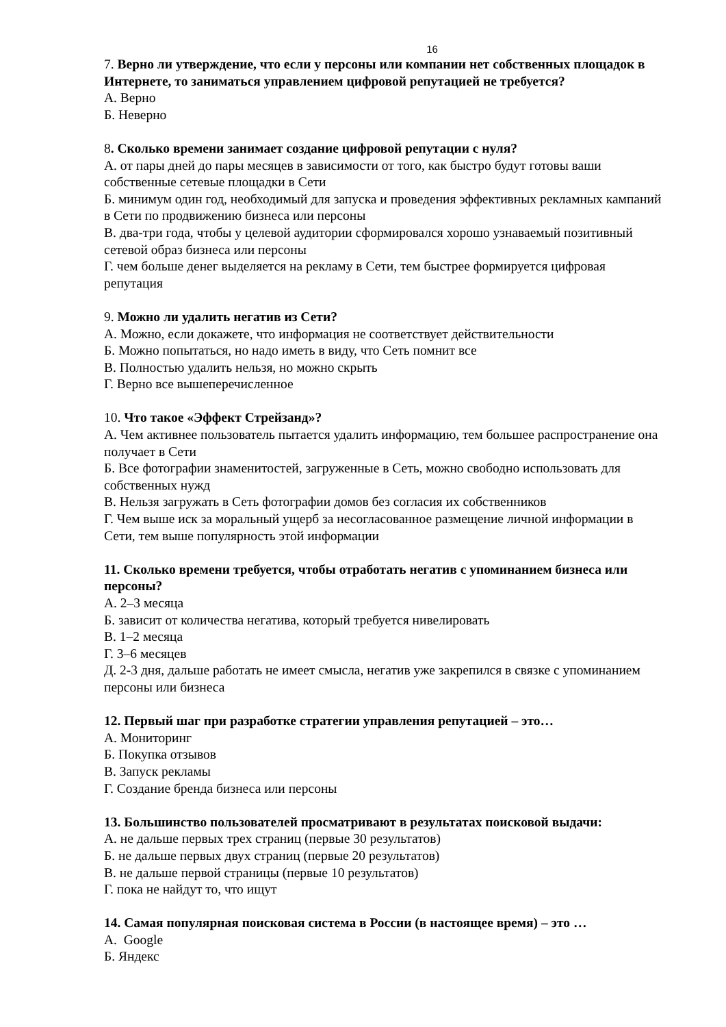16
7. Верно ли утверждение, что если у персоны или компании нет собственных площадок в Интернете, то заниматься управлением цифровой репутацией не требуется?
А. Верно
Б. Неверно
8. Сколько времени занимает создание цифровой репутации с нуля?
А. от пары дней до пары месяцев в зависимости от того, как быстро будут готовы ваши собственные сетевые площадки в Сети
Б. минимум один год, необходимый для запуска и проведения эффективных рекламных кампаний в Сети по продвижению бизнеса или персоны
В. два-три года, чтобы у целевой аудитории сформировался хорошо узнаваемый позитивный сетевой образ бизнеса или персоны
Г. чем больше денег выделяется на рекламу в Сети, тем быстрее формируется цифровая репутация
9. Можно ли удалить негатив из Сети?
А. Можно, если докажете, что информация не соответствует действительности
Б. Можно попытаться, но надо иметь в виду, что Сеть помнит все
В. Полностью удалить нельзя, но можно скрыть
Г. Верно все вышеперечисленное
10. Что такое «Эффект Стрейзанд»?
А. Чем активнее пользователь пытается удалить информацию, тем большее распространение она получает в Сети
Б. Все фотографии знаменитостей, загруженные в Сеть, можно свободно использовать для собственных нужд
В. Нельзя загружать в Сеть фотографии домов без согласия их собственников
Г. Чем выше иск за моральный ущерб за несогласованное размещение личной информации в Сети, тем выше популярность этой информации
11. Сколько времени требуется, чтобы отработать негатив с упоминанием бизнеса или персоны?
А. 2–3 месяца
Б. зависит от количества негатива, который требуется нивелировать
В. 1–2 месяца
Г. 3–6 месяцев
Д. 2-3 дня, дальше работать не имеет смысла, негатив уже закрепился в связке с упоминанием персоны или бизнеса
12. Первый шаг при разработке стратегии управления репутацией – это…
А. Мониторинг
Б. Покупка отзывов
В. Запуск рекламы
Г. Создание бренда бизнеса или персоны
13. Большинство пользователей просматривают в результатах поисковой выдачи:
А. не дальше первых трех страниц (первые 30 результатов)
Б. не дальше первых двух страниц (первые 20 результатов)
В. не дальше первой страницы (первые 10 результатов)
Г. пока не найдут то, что ищут
14. Самая популярная поисковая система в России (в настоящее время) – это …
А. Google
Б. Яндекс